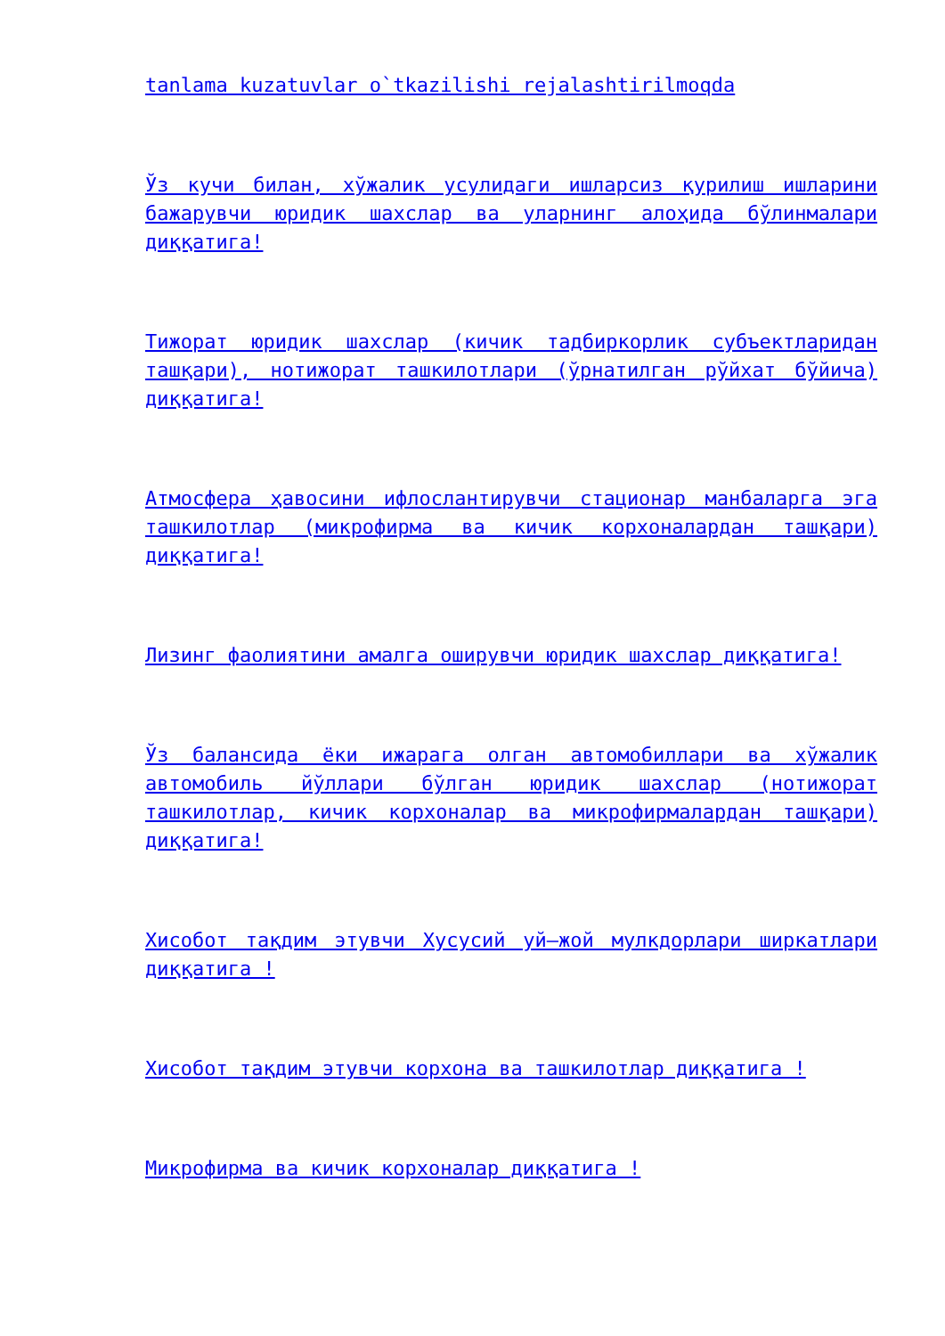tanlama kuzatuvlar o`tkazilishi rejalashtirilmoqda
Ўз кучи билан, хўжалик усулидаги ишларсиз қурилиш ишларини бажарувчи юридик шахслар ва уларнинг алоҳида бўлинмалари диққатига!
Тижорат юридик шахслар (кичик тадбиркорлик субъектларидан ташқари), нотижорат ташкилотлари (ўрнатилган рўйхат бўйича) диққатига!
Атмосфера ҳавосини ифлослантирувчи стационар манбаларга эга ташкилотлар (микрофирма ва кичик корхоналардан ташқари) диққатига!
Лизинг фаолиятини амалга оширувчи юридик шахслар диққатига!
Ўз балансида ёки ижарага олган автомобиллари ва хўжалик автомобиль йўллари бўлган юридик шахслар (нотижорат ташкилотлар, кичик корхоналар ва микрофирмалардан ташқари) диққатига!
Хисобот тақдим этувчи Хусусий уй–жой мулкдорлари ширкатлари диққатига !
Хисобот тақдим этувчи корхона ва ташкилотлар диққатига !
Микрофирма ва кичик корхоналар диққатига !